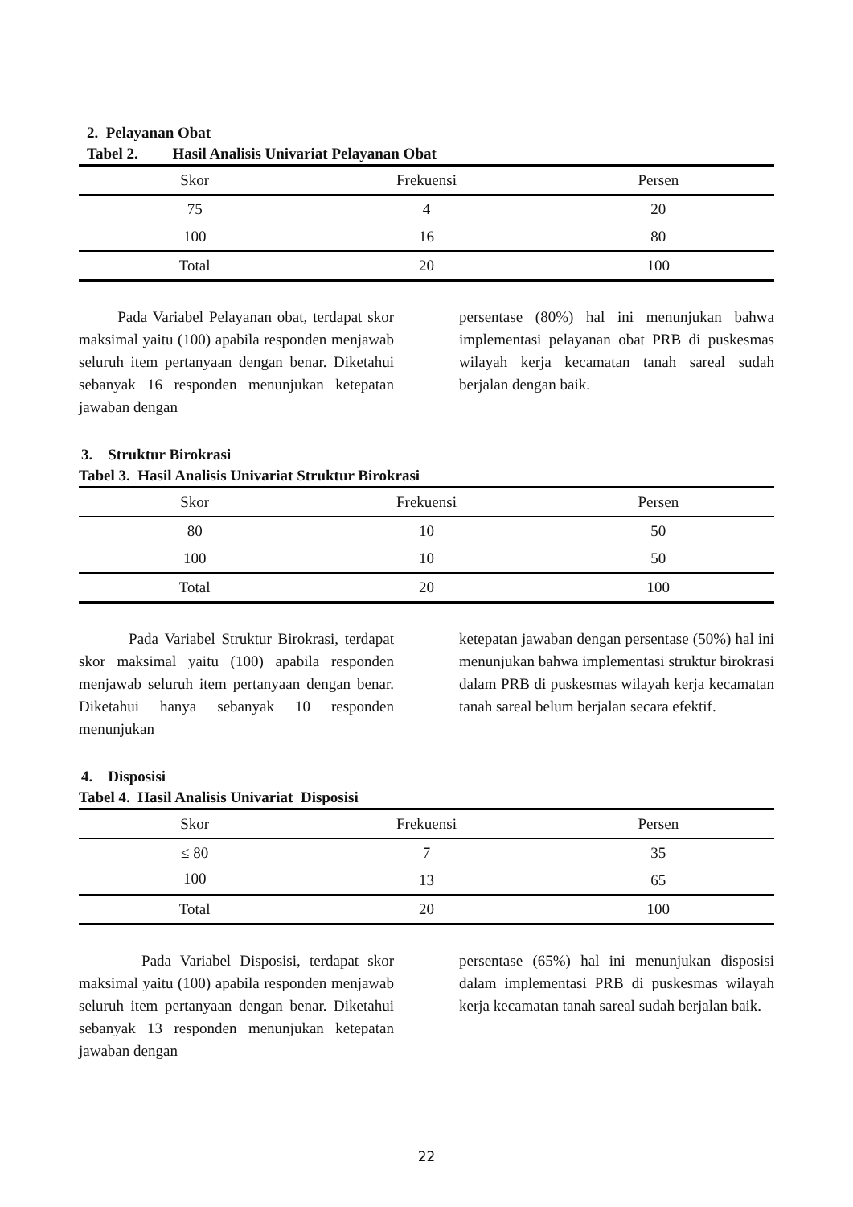2. Pelayanan Obat
Tabel 2. Hasil Analisis Univariat Pelayanan Obat
| Skor | Frekuensi | Persen |
| --- | --- | --- |
| 75 | 4 | 20 |
| 100 | 16 | 80 |
| Total | 20 | 100 |
Pada Variabel Pelayanan obat, terdapat skor maksimal yaitu (100) apabila responden menjawab seluruh item pertanyaan dengan benar. Diketahui sebanyak 16 responden menunjukan ketepatan jawaban dengan
persentase (80%) hal ini menunjukan bahwa implementasi pelayanan obat PRB di puskesmas wilayah kerja kecamatan tanah sareal sudah berjalan dengan baik.
3. Struktur Birokrasi
Tabel 3. Hasil Analisis Univariat Struktur Birokrasi
| Skor | Frekuensi | Persen |
| --- | --- | --- |
| 80 | 10 | 50 |
| 100 | 10 | 50 |
| Total | 20 | 100 |
Pada Variabel Struktur Birokrasi, terdapat skor maksimal yaitu (100) apabila responden menjawab seluruh item pertanyaan dengan benar. Diketahui hanya sebanyak 10 responden menunjukan
ketepatan jawaban dengan persentase (50%) hal ini menunjukan bahwa implementasi struktur birokrasi dalam PRB di puskesmas wilayah kerja kecamatan tanah sareal belum berjalan secara efektif.
4. Disposisi
Tabel 4. Hasil Analisis Univariat Disposisi
| Skor | Frekuensi | Persen |
| --- | --- | --- |
| ≤ 80 | 7 | 35 |
| 100 | 13 | 65 |
| Total | 20 | 100 |
Pada Variabel Disposisi, terdapat skor maksimal yaitu (100) apabila responden menjawab seluruh item pertanyaan dengan benar. Diketahui sebanyak 13 responden menunjukan ketepatan jawaban dengan
persentase (65%) hal ini menunjukan disposisi dalam implementasi PRB di puskesmas wilayah kerja kecamatan tanah sareal sudah berjalan baik.
22